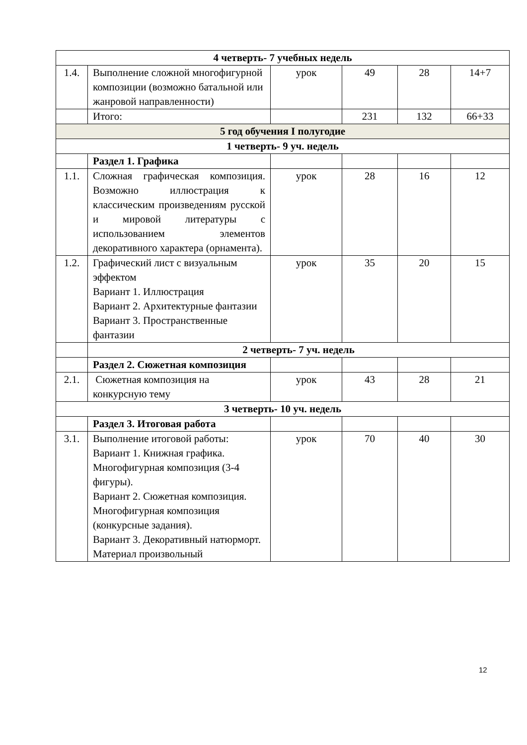| 4 четверть- 7 учебных недель | | | | | |
| 1.4. | Выполнение сложной многофигурной композиции (возможно батальной или жанровой направленности) | урок | 49 | 28 | 14+7 |
| | Итого: | | 231 | 132 | 66+33 |
| 5 год обучения I полугодие | | | | | |
| 1 четверть- 9 уч. недель | | | | | |
| | Раздел 1. Графика | | | | |
| 1.1. | Сложная графическая композиция. Возможно иллюстрация к классическим произведениям русской и мировой литературы с использованием элементов декоративного характера (орнамента). | урок | 28 | 16 | 12 |
| 1.2. | Графический лист с визуальным эффектом Вариант 1. Иллюстрация Вариант 2. Архитектурные фантазии Вариант 3. Пространственные фантазии | урок | 35 | 20 | 15 |
| | 2 четверть- 7 уч. недель | | | | |
| | Раздел 2. Сюжетная композиция | | | | |
| 2.1. | Сюжетная композиция на конкурсную тему | урок | 43 | 28 | 21 |
| 3 четверть- 10 уч. недель | | | | | |
| | Раздел 3. Итоговая работа | | | | |
| 3.1. | Выполнение итоговой работы: Вариант 1. Книжная графика. Многофигурная композиция (3-4 фигуры). Вариант 2. Сюжетная композиция. Многофигурная композиция (конкурсные задания). Вариант 3. Декоративный натюрморт. Материал произвольный | урок | 70 | 40 | 30 |
12